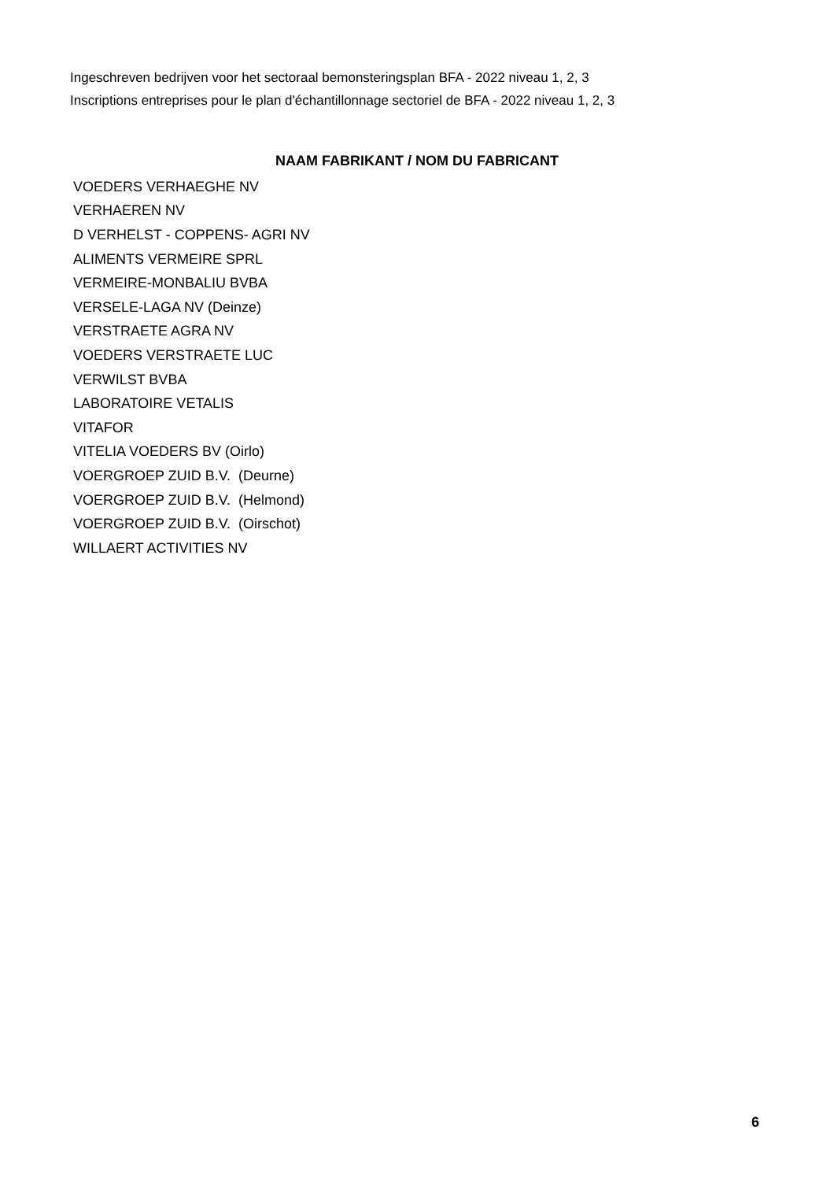Ingeschreven bedrijven voor het sectoraal bemonsteringsplan BFA - 2022 niveau 1, 2, 3
Inscriptions entreprises pour le plan d'échantillonnage sectoriel de BFA - 2022 niveau 1, 2, 3
| NAAM FABRIKANT / NOM DU FABRICANT |
| --- |
| VOEDERS VERHAEGHE NV |
| VERHAEREN NV |
| D VERHELST - COPPENS- AGRI NV |
| ALIMENTS VERMEIRE SPRL |
| VERMEIRE-MONBALIU BVBA |
| VERSELE-LAGA NV (Deinze) |
| VERSTRAETE AGRA NV |
| VOEDERS VERSTRAETE LUC |
| VERWILST BVBA |
| LABORATOIRE VETALIS |
| VITAFOR |
| VITELIA VOEDERS BV (Oirlo) |
| VOERGROEP ZUID B.V. (Deurne) |
| VOERGROEP ZUID B.V. (Helmond) |
| VOERGROEP ZUID B.V. (Oirschot) |
| WILLAERT ACTIVITIES NV |
6